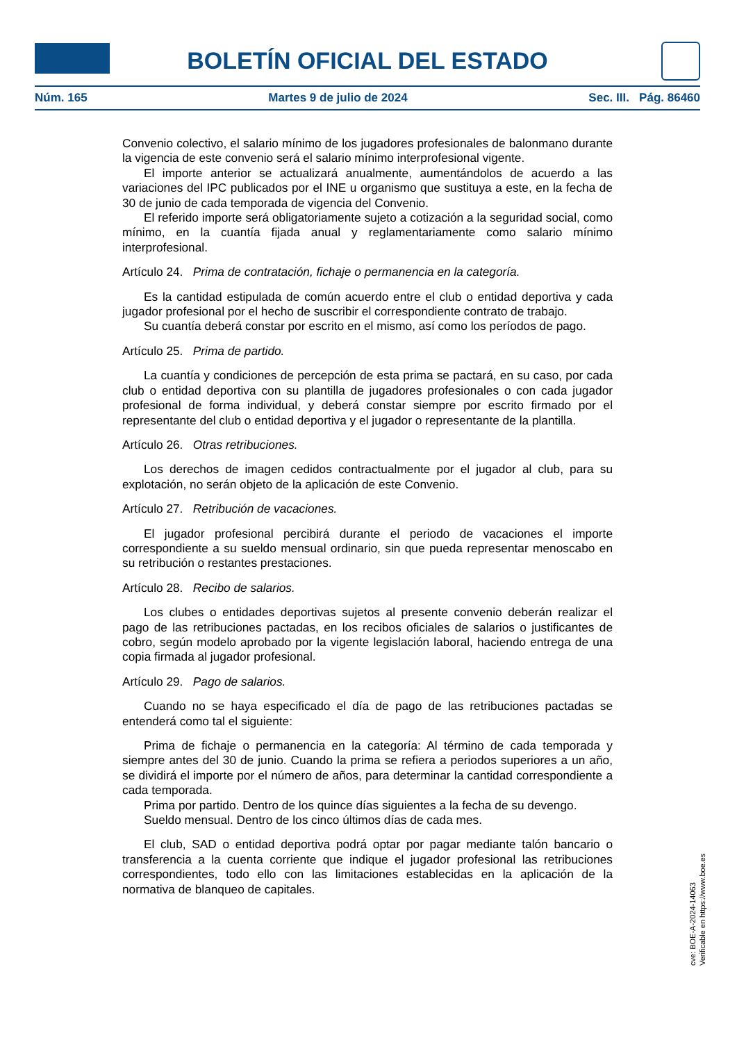BOLETÍN OFICIAL DEL ESTADO
Núm. 165 Martes 9 de julio de 2024 Sec. III. Pág. 86460
Convenio colectivo, el salario mínimo de los jugadores profesionales de balonmano durante la vigencia de este convenio será el salario mínimo interprofesional vigente.
El importe anterior se actualizará anualmente, aumentándolos de acuerdo a las variaciones del IPC publicados por el INE u organismo que sustituya a este, en la fecha de 30 de junio de cada temporada de vigencia del Convenio.
El referido importe será obligatoriamente sujeto a cotización a la seguridad social, como mínimo, en la cuantía fijada anual y reglamentariamente como salario mínimo interprofesional.
Artículo 24. Prima de contratación, fichaje o permanencia en la categoría.
Es la cantidad estipulada de común acuerdo entre el club o entidad deportiva y cada jugador profesional por el hecho de suscribir el correspondiente contrato de trabajo.
Su cuantía deberá constar por escrito en el mismo, así como los períodos de pago.
Artículo 25. Prima de partido.
La cuantía y condiciones de percepción de esta prima se pactará, en su caso, por cada club o entidad deportiva con su plantilla de jugadores profesionales o con cada jugador profesional de forma individual, y deberá constar siempre por escrito firmado por el representante del club o entidad deportiva y el jugador o representante de la plantilla.
Artículo 26. Otras retribuciones.
Los derechos de imagen cedidos contractualmente por el jugador al club, para su explotación, no serán objeto de la aplicación de este Convenio.
Artículo 27. Retribución de vacaciones.
El jugador profesional percibirá durante el periodo de vacaciones el importe correspondiente a su sueldo mensual ordinario, sin que pueda representar menoscabo en su retribución o restantes prestaciones.
Artículo 28. Recibo de salarios.
Los clubes o entidades deportivas sujetos al presente convenio deberán realizar el pago de las retribuciones pactadas, en los recibos oficiales de salarios o justificantes de cobro, según modelo aprobado por la vigente legislación laboral, haciendo entrega de una copia firmada al jugador profesional.
Artículo 29. Pago de salarios.
Cuando no se haya especificado el día de pago de las retribuciones pactadas se entenderá como tal el siguiente:
Prima de fichaje o permanencia en la categoría: Al término de cada temporada y siempre antes del 30 de junio. Cuando la prima se refiera a periodos superiores a un año, se dividirá el importe por el número de años, para determinar la cantidad correspondiente a cada temporada.
Prima por partido. Dentro de los quince días siguientes a la fecha de su devengo.
Sueldo mensual. Dentro de los cinco últimos días de cada mes.
El club, SAD o entidad deportiva podrá optar por pagar mediante talón bancario o transferencia a la cuenta corriente que indique el jugador profesional las retribuciones correspondientes, todo ello con las limitaciones establecidas en la aplicación de la normativa de blanqueo de capitales.
cve: BOE-A-2024-14063
Verificable en https://www.boe.es